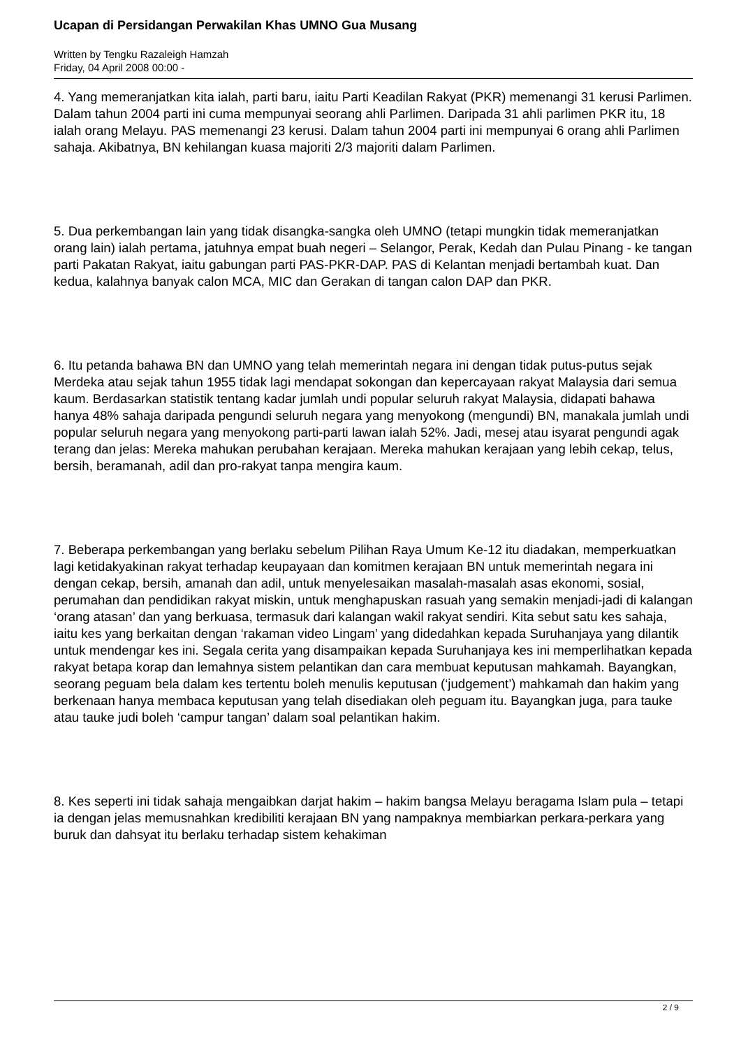Ucapan di Persidangan Perwakilan Khas UMNO Gua Musang
Written by Tengku Razaleigh Hamzah
Friday, 04 April 2008 00:00 -
4. Yang memeranjatkan kita ialah, parti baru, iaitu Parti Keadilan Rakyat (PKR) memenangi 31 kerusi Parlimen. Dalam tahun 2004 parti ini cuma mempunyai seorang ahli Parlimen. Daripada 31 ahli parlimen PKR itu, 18 ialah orang Melayu. PAS memenangi 23 kerusi. Dalam tahun 2004 parti ini mempunyai 6 orang ahli Parlimen sahaja. Akibatnya, BN kehilangan kuasa majoriti 2/3 majoriti dalam Parlimen.
5. Dua perkembangan lain yang tidak disangka-sangka oleh UMNO (tetapi mungkin tidak memeranjatkan orang lain) ialah pertama, jatuhnya empat buah negeri – Selangor, Perak, Kedah dan Pulau Pinang - ke tangan parti Pakatan Rakyat, iaitu gabungan parti PAS-PKR-DAP. PAS di Kelantan menjadi bertambah kuat. Dan kedua, kalahnya banyak calon MCA, MIC dan Gerakan di tangan calon DAP dan PKR.
6. Itu petanda bahawa BN dan UMNO yang telah memerintah negara ini dengan tidak putus-putus sejak Merdeka atau sejak tahun 1955 tidak lagi mendapat sokongan dan kepercayaan rakyat Malaysia dari semua kaum. Berdasarkan statistik tentang kadar jumlah undi popular seluruh rakyat Malaysia, didapati bahawa hanya 48% sahaja daripada pengundi seluruh negara yang menyokong (mengundi) BN, manakala jumlah undi popular seluruh negara yang menyokong parti-parti lawan ialah 52%. Jadi, mesej atau isyarat pengundi agak terang dan jelas: Mereka mahukan perubahan kerajaan. Mereka mahukan kerajaan yang lebih cekap, telus, bersih, beramanah, adil dan pro-rakyat tanpa mengira kaum.
7. Beberapa perkembangan yang berlaku sebelum Pilihan Raya Umum Ke-12 itu diadakan, memperkuatkan lagi ketidakyakinan rakyat terhadap keupayaan dan komitmen kerajaan BN untuk memerintah negara ini dengan cekap, bersih, amanah dan adil, untuk menyelesaikan masalah-masalah asas ekonomi, sosial, perumahan dan pendidikan rakyat miskin, untuk menghapuskan rasuah yang semakin menjadi-jadi di kalangan ‘orang atasan’ dan yang berkuasa, termasuk dari kalangan wakil rakyat sendiri. Kita sebut satu kes sahaja, iaitu kes yang berkaitan dengan ‘rakaman video Lingam’ yang didedahkan kepada Suruhanjaya yang dilantik untuk mendengar kes ini. Segala cerita yang disampaikan kepada Suruhanjaya kes ini memperlihatkan kepada rakyat betapa korap dan lemahnya sistem pelantikan dan cara membuat keputusan mahkamah. Bayangkan, seorang peguam bela dalam kes tertentu boleh menulis keputusan (‘judgement’) mahkamah dan hakim yang berkenaan hanya membaca keputusan yang telah disediakan oleh peguam itu. Bayangkan juga, para tauke atau tauke judi boleh ‘campur tangan’ dalam soal pelantikan hakim.
8. Kes seperti ini tidak sahaja mengaibkan darjat hakim – hakim bangsa Melayu beragama Islam pula – tetapi ia dengan jelas memusnahkan kredibiliti kerajaan BN yang nampaknya membiarkan perkara-perkara yang buruk dan dahsyat itu berlaku terhadap sistem kehakiman
2 / 9